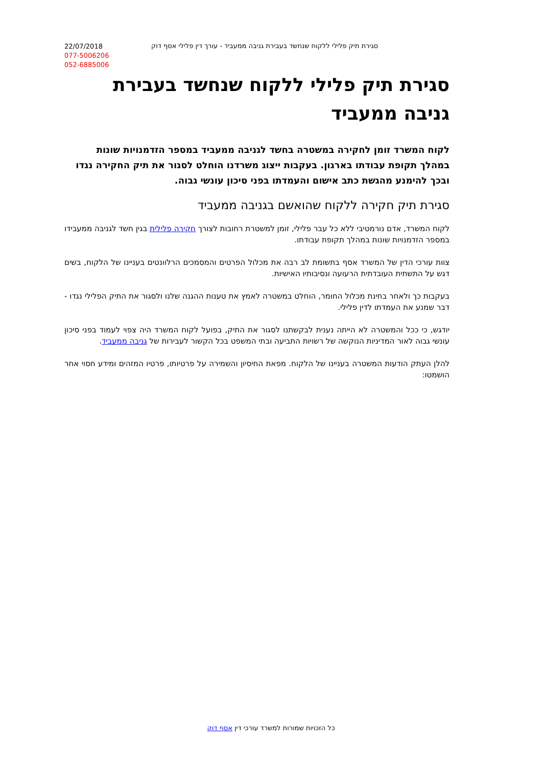22/07/2018
077-5006206
052-6885006
סגירת תיק פלילי ללקוח שנחשד בעבירת גניבה ממעביד - עורך דין פלילי אסף דוק
סגירת תיק פלילי ללקוח שנחשד בעבירת גניבה ממעביד
לקוח המשרד זומן לחקירה במשטרה בחשד לגניבה ממעביד במספר הזדמנויות שונות במהלך תקופת עבודתו בארגון. בעקבות ייצוג משרדנו הוחלט לסגור את תיק החקירה נגדו ובכך להימנע מהגשת כתב אישום והעמדתו בפני סיכון עונשי גבוה.
סגירת תיק חקירה ללקוח שהואשם בגניבה ממעביד
לקוח המשרד, אדם נורמטיבי ללא כל עבר פלילי, זומן למשטרת רחובות לצורך חקירה פלילית בגין חשד לגניבה ממעבידו במספר הזדמנויות שונות במהלך תקופת עבודתו.
צוות עורכי הדין של המשרד אסף בתשומת לב רבה את מכלול הפרטים והמסמכים הרלוונטים בעניינו של הלקוח, בשים דגש על התשתית העובדתית הרעועה ונסיבותיו האישיות.
בעקבות כך ולאחר בחינת מכלול החומר, הוחלט במשטרה לאמץ את טענות ההגנה שלנו ולסגור את התיק הפלילי נגדו - דבר שמנע את העמדתו לדין פלילי.
יודגש, כי ככל והמשטרה לא הייתה נענית לבקשתנו לסגור את התיק, בפועל לקוח המשרד היה צפוי לעמוד בפני סיכון עונשי גבוה לאור המדיניות הנוקשה של רשויות התביעה ובתי המשפט בכל הקשור לעבירות של גניבה ממעביד.
להלן העתק הודעות המשטרה בעניינו של הלקוח. מפאת החיסיון והשמירה על פרטיותו, פרטיו המזהים ומידע חסוי אחר הושמטו:
כל הזכויות שמורות למשרד עורכי דין אסף דוק